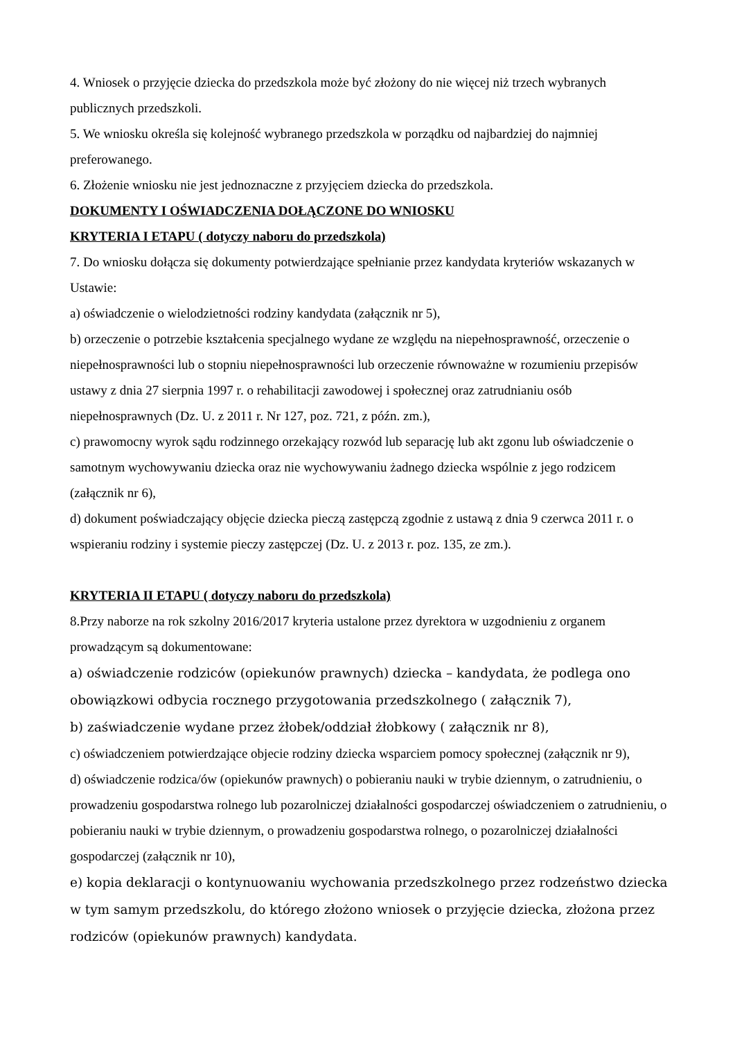4. Wniosek o przyjęcie dziecka do przedszkola może być złożony do nie więcej niż trzech wybranych publicznych przedszkoli.
5. We wniosku określa się kolejność wybranego przedszkola w porządku od najbardziej do najmniej preferowanego.
6. Złożenie wniosku nie jest jednoznaczne z przyjęciem dziecka do przedszkola.
DOKUMENTY I OŚWIADCZENIA DOŁĄCZONE DO WNIOSKU
KRYTERIA I ETAPU ( dotyczy naboru do przedszkola)
7. Do wniosku dołącza się dokumenty potwierdzające spełnianie przez kandydata kryteriów wskazanych w Ustawie:
a) oświadczenie o wielodzietności rodziny kandydata (załącznik nr 5),
b) orzeczenie o potrzebie kształcenia specjalnego wydane ze względu na niepełnosprawność, orzeczenie o niepełnosprawności lub o stopniu niepełnosprawności lub orzeczenie równoważne w rozumieniu przepisów ustawy z dnia 27 sierpnia 1997 r. o rehabilitacji zawodowej i społecznej oraz zatrudnianiu osób niepełnosprawnych (Dz. U. z 2011 r. Nr 127, poz. 721, z późn. zm.),
c) prawomocny wyrok sądu rodzinnego orzekający rozwód lub separację lub akt zgonu lub oświadczenie o samotnym wychowywaniu dziecka oraz nie wychowywaniu żadnego dziecka wspólnie z jego rodzicem (załącznik nr 6),
d) dokument poświadczający objęcie dziecka pieczą zastępczą zgodnie z ustawą z dnia 9 czerwca 2011 r. o wspieraniu rodziny i systemie pieczy zastępczej (Dz. U. z 2013 r. poz. 135, ze zm.).
KRYTERIA II ETAPU ( dotyczy naboru do przedszkola)
8.Przy naborze na rok szkolny 2016/2017 kryteria ustalone przez dyrektora w uzgodnieniu z organem prowadzącym są dokumentowane:
a) oświadczenie rodziców (opiekunów prawnych) dziecka – kandydata, że podlega ono obowiązkowi odbycia rocznego przygotowania przedszkolnego ( załącznik 7),
b) zaświadczenie wydane przez żłobek/oddział żłobkowy ( załącznik nr 8),
c) oświadczeniem potwierdzające objecie rodziny dziecka wsparciem pomocy społecznej (załącznik nr 9),
d) oświadczenie rodzica/ów (opiekunów prawnych) o pobieraniu nauki w trybie dziennym, o zatrudnieniu, o prowadzeniu gospodarstwa rolnego lub pozarolniczej działalności gospodarczej oświadczeniem o zatrudnieniu, o pobieraniu nauki w trybie dziennym, o prowadzeniu gospodarstwa rolnego, o pozarolniczej działalności gospodarczej (załącznik nr 10),
e) kopia deklaracji o kontynuowaniu wychowania przedszkolnego przez rodzeństwo dziecka w tym samym przedszkolu, do którego złożono wniosek o przyjęcie dziecka, złożona przez rodziców (opiekunów prawnych) kandydata.